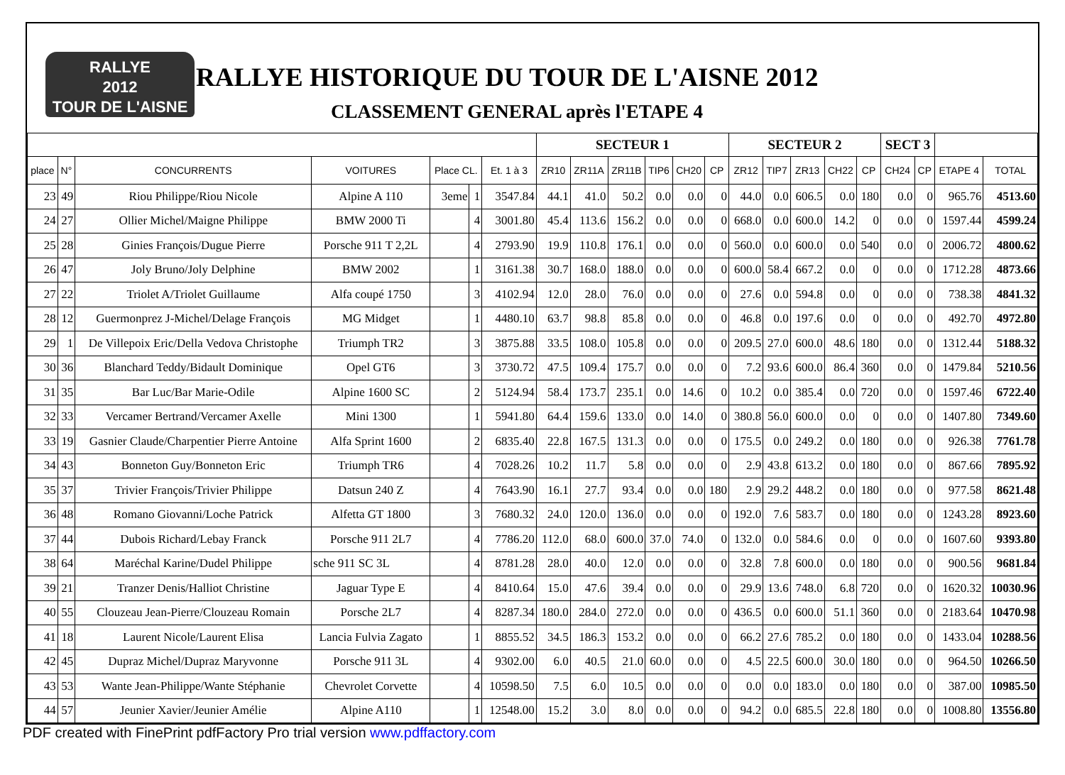RALLYE
2012
TOUR DE L'AISNE
RALLYE HISTORIQUE DU TOUR DE L'AISNE 2012
CLASSEMENT GENERAL après l'ETAPE 4
| | | | | | | | SECTEUR 1 | | | | | | SECTEUR 2 | | | | | SECT 3 | | | |
| --- | --- | --- | --- | --- | --- | --- | --- | --- | --- | --- | --- | --- | --- | --- | --- | --- | --- | --- | --- | --- | --- |
| place | N° | CONCURRENTS | VOITURES | Place CL. | | Et. 1 à 3 | ZR10 | ZR11A | ZR11B | TIP6 | CH20 | CP | ZR12 | TIP7 | ZR13 | CH22 | CP | CH24 | CP | ETAPE 4 | TOTAL |
| 23 | 49 | Riou Philippe/Riou Nicole | Alpine A 110 | 3eme | 1 | 3547.84 | 44.1 | 41.0 | 50.2 | 0.0 | 0.0 | 0 | 44.0 | 0.0 | 606.5 | 0.0 | 180 | 0.0 | 0 | 965.76 | 4513.60 |
| 24 | 27 | Ollier Michel/Maigne Philippe | BMW 2000 Ti | | 4 | 3001.80 | 45.4 | 113.6 | 156.2 | 0.0 | 0.0 | 0 | 668.0 | 0.0 | 600.0 | 14.2 | 0 | 0.0 | 0 | 1597.44 | 4599.24 |
| 25 | 28 | Ginies François/Dugue Pierre | Porsche 911 T 2,2L | | 4 | 2793.90 | 19.9 | 110.8 | 176.1 | 0.0 | 0.0 | 0 | 560.0 | 0.0 | 600.0 | 0.0 | 540 | 0.0 | 0 | 2006.72 | 4800.62 |
| 26 | 47 | Joly Bruno/Joly Delphine | BMW 2002 | | 1 | 3161.38 | 30.7 | 168.0 | 188.0 | 0.0 | 0.0 | 0 | 600.0 | 58.4 | 667.2 | 0.0 | 0 | 0.0 | 0 | 1712.28 | 4873.66 |
| 27 | 22 | Triolet A/Triolet Guillaume | Alfa coupé 1750 | | 3 | 4102.94 | 12.0 | 28.0 | 76.0 | 0.0 | 0.0 | 0 | 27.6 | 0.0 | 594.8 | 0.0 | 0 | 0.0 | 0 | 738.38 | 4841.32 |
| 28 | 12 | Guermonprez J-Michel/Delage François | MG Midget | | 1 | 4480.10 | 63.7 | 98.8 | 85.8 | 0.0 | 0.0 | 0 | 46.8 | 0.0 | 197.6 | 0.0 | 0 | 0.0 | 0 | 492.70 | 4972.80 |
| 29 | 1 | De Villepoix Eric/Della Vedova Christophe | Triumph TR2 | | 3 | 3875.88 | 33.5 | 108.0 | 105.8 | 0.0 | 0.0 | 0 | 209.5 | 27.0 | 600.0 | 48.6 | 180 | 0.0 | 0 | 1312.44 | 5188.32 |
| 30 | 36 | Blanchard Teddy/Bidault Dominique | Opel GT6 | | 3 | 3730.72 | 47.5 | 109.4 | 175.7 | 0.0 | 0.0 | 0 | 7.2 | 93.6 | 600.0 | 86.4 | 360 | 0.0 | 0 | 1479.84 | 5210.56 |
| 31 | 35 | Bar Luc/Bar Marie-Odile | Alpine 1600 SC | | 2 | 5124.94 | 58.4 | 173.7 | 235.1 | 0.0 | 14.6 | 0 | 10.2 | 0.0 | 385.4 | 0.0 | 720 | 0.0 | 0 | 1597.46 | 6722.40 |
| 32 | 33 | Vercamer Bertrand/Vercamer Axelle | Mini 1300 | | 1 | 5941.80 | 64.4 | 159.6 | 133.0 | 0.0 | 14.0 | 0 | 380.8 | 56.0 | 600.0 | 0.0 | 0 | 0.0 | 0 | 1407.80 | 7349.60 |
| 33 | 19 | Gasnier Claude/Charpentier Pierre Antoine | Alfa Sprint 1600 | | 2 | 6835.40 | 22.8 | 167.5 | 131.3 | 0.0 | 0.0 | 0 | 175.5 | 0.0 | 249.2 | 0.0 | 180 | 0.0 | 0 | 926.38 | 7761.78 |
| 34 | 43 | Bonneton Guy/Bonneton Eric | Triumph TR6 | | 4 | 7028.26 | 10.2 | 11.7 | 5.8 | 0.0 | 0.0 | 0 | 2.9 | 43.8 | 613.2 | 0.0 | 180 | 0.0 | 0 | 867.66 | 7895.92 |
| 35 | 37 | Trivier François/Trivier Philippe | Datsun 240 Z | | 4 | 7643.90 | 16.1 | 27.7 | 93.4 | 0.0 | 0.0 | 180 | 2.9 | 29.2 | 448.2 | 0.0 | 180 | 0.0 | 0 | 977.58 | 8621.48 |
| 36 | 48 | Romano Giovanni/Loche Patrick | Alfetta GT 1800 | | 3 | 7680.32 | 24.0 | 120.0 | 136.0 | 0.0 | 0.0 | 0 | 192.0 | 7.6 | 583.7 | 0.0 | 180 | 0.0 | 0 | 1243.28 | 8923.60 |
| 37 | 44 | Dubois Richard/Lebay Franck | Porsche 911 2L7 | | 4 | 7786.20 | 112.0 | 68.0 | 600.0 | 37.0 | 74.0 | 0 | 132.0 | 0.0 | 584.6 | 0.0 | 0 | 0.0 | 0 | 1607.60 | 9393.80 |
| 38 | 64 | Maréchal Karine/Dudel Philippe | sche 911 SC 3L | | 4 | 8781.28 | 28.0 | 40.0 | 12.0 | 0.0 | 0.0 | 0 | 32.8 | 7.8 | 600.0 | 0.0 | 180 | 0.0 | 0 | 900.56 | 9681.84 |
| 39 | 21 | Tranzer Denis/Halliot Christine | Jaguar Type E | | 4 | 8410.64 | 15.0 | 47.6 | 39.4 | 0.0 | 0.0 | 0 | 29.9 | 13.6 | 748.0 | 6.8 | 720 | 0.0 | 0 | 1620.32 | 10030.96 |
| 40 | 55 | Clouzeau Jean-Pierre/Clouzeau Romain | Porsche 2L7 | | 4 | 8287.34 | 180.0 | 284.0 | 272.0 | 0.0 | 0.0 | 0 | 436.5 | 0.0 | 600.0 | 51.1 | 360 | 0.0 | 0 | 2183.64 | 10470.98 |
| 41 | 18 | Laurent Nicole/Laurent Elisa | Lancia Fulvia Zagato | | 1 | 8855.52 | 34.5 | 186.3 | 153.2 | 0.0 | 0.0 | 0 | 66.2 | 27.6 | 785.2 | 0.0 | 180 | 0.0 | 0 | 1433.04 | 10288.56 |
| 42 | 45 | Dupraz Michel/Dupraz Maryvonne | Porsche 911 3L | | 4 | 9302.00 | 6.0 | 40.5 | 21.0 | 60.0 | 0.0 | 0 | 4.5 | 22.5 | 600.0 | 30.0 | 180 | 0.0 | 0 | 964.50 | 10266.50 |
| 43 | 53 | Wante Jean-Philippe/Wante Stéphanie | Chevrolet Corvette | | 4 | 10598.50 | 7.5 | 6.0 | 10.5 | 0.0 | 0.0 | 0 | 0.0 | 0.0 | 183.0 | 0.0 | 180 | 0.0 | 0 | 387.00 | 10985.50 |
| 44 | 57 | Jeunier Xavier/Jeunier Amélie | Alpine A110 | | 1 | 12548.00 | 15.2 | 3.0 | 8.0 | 0.0 | 0.0 | 0 | 94.2 | 0.0 | 685.5 | 22.8 | 180 | 0.0 | 0 | 1008.80 | 13556.80 |
PDF created with FinePrint pdfFactory Pro trial version www.pdffactory.com